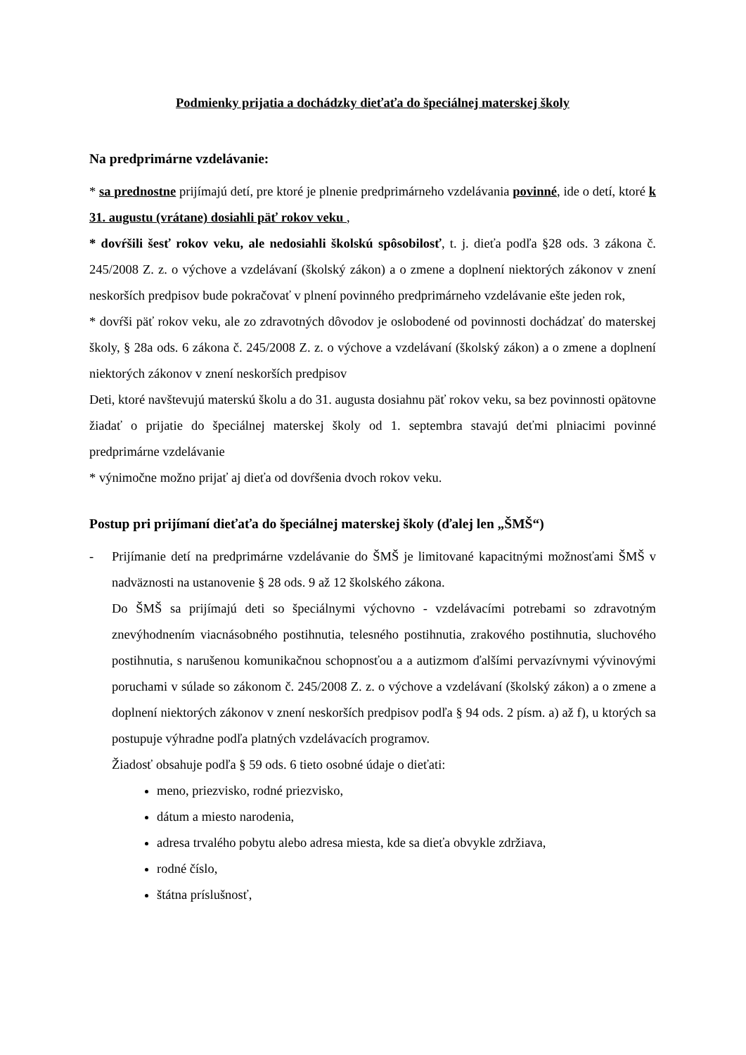Podmienky prijatia a dochádzky dieťaťa do špeciálnej materskej školy
Na predprimárne vzdelávanie:
* sa prednostne prijímajú detí, pre ktoré je plnenie predprimárneho vzdelávania povinné, ide o detí, ktoré k 31. augustu (vrátane) dosiahli päť rokov veku ,
* dovŕšili šesť rokov veku, ale nedosiahli školskú spôsobilosť, t. j. dieťa podľa §28 ods. 3 zákona č. 245/2008 Z. z. o výchove a vzdelávaní (školský zákon) a o zmene a doplnení niektorých zákonov v znení neskorších predpisov bude pokračovať v plnení povinného predprimárneho vzdelávanie ešte jeden rok,
* dovŕši päť rokov veku, ale zo zdravotných dôvodov je oslobodené od povinnosti dochádzať do materskej školy, § 28a ods. 6 zákona č. 245/2008 Z. z. o výchove a vzdelávaní (školský zákon) a o zmene a doplnení niektorých zákonov v znení neskorších predpisov
Deti, ktoré navštevujú materskú školu a do 31. augusta dosiahnu päť rokov veku, sa bez povinnosti opätovne žiadať o prijatie do špeciálnej materskej školy od 1. septembra stavajú deťmi plniacimi povinné predprimárne vzdelávanie
* výnimočne možno prijať aj dieťa od dovŕšenia dvoch rokov veku.
Postup pri prijímaní dieťaťa do špeciálnej materskej školy (ďalej len „ŠMŠ“)
- Prijímanie detí na predprimárne vzdelávanie do ŠMŠ je limitované kapacitnými možnosťami ŠMŠ v nadväznosti na ustanovenie § 28 ods. 9 až 12 školského zákona.
Do ŠMŠ sa prijímajú deti so špeciálnymi výchovno - vzdelávacími potrebami so zdravotným znevýhodnením viacnásobného postihnutia, telesného postihnutia, zrakového postihnutia, sluchového postihnutia, s narušenou komunikačnou schopnosťou a a autizmom ďalšími pervazívnymi vývinovými poruchami v súlade so zákonom č. 245/2008 Z. z. o výchove a vzdelávaní (školský zákon) a o zmene a doplnení niektorých zákonov v znení neskorších predpisov podľa § 94 ods. 2 písm. a) až f), u ktorých sa postupuje výhradne podľa platných vzdelávacích programov.
Žiadosť obsahuje podľa § 59 ods. 6 tieto osobné údaje o dieťati:
meno, priezvisko, rodné priezvisko,
dátum a miesto narodenia,
adresa trvalého pobytu alebo adresa miesta, kde sa dieťa obvykle zdržiava,
rodné číslo,
štátna príslušnosť,